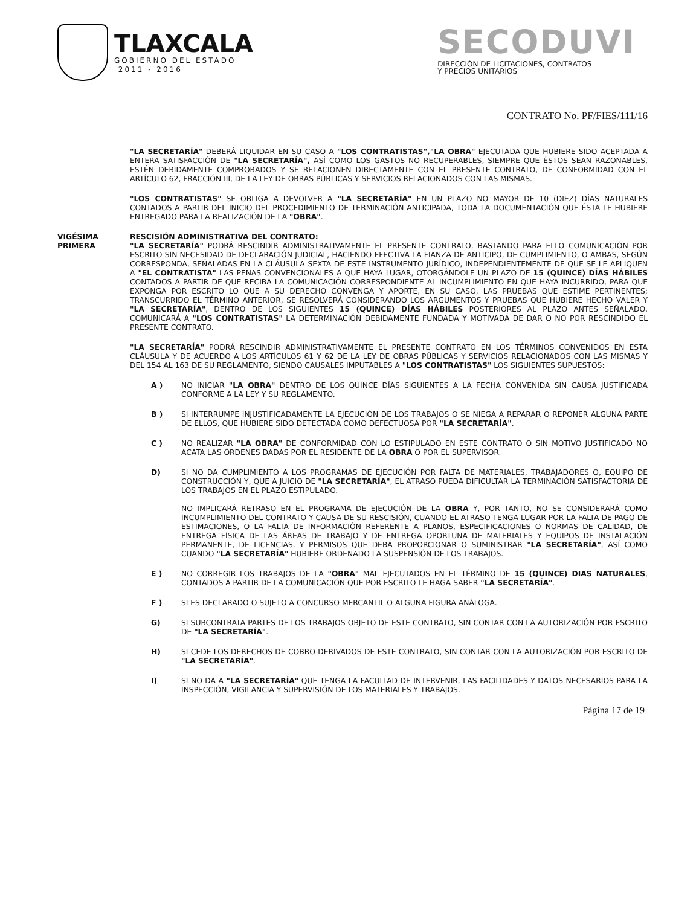TLAXCALA
GOBIERNO DEL ESTADO
2011 - 2016
SECODUVI
DIRECCIÓN DE LICITACIONES, CONTRATOS
Y PRECIOS UNITARIOS
CONTRATO No. PF/FIES/111/16
"LA SECRETARÍA" DEBERÁ LIQUIDAR EN SU CASO A "LOS CONTRATISTAS","LA OBRA" EJECUTADA QUE HUBIERE SIDO ACEPTADA A ENTERA SATISFACCIÓN DE "LA SECRETARÍA", ASÍ COMO LOS GASTOS NO RECUPERABLES, SIEMPRE QUE ÉSTOS SEAN RAZONABLES, ESTÉN DEBIDAMENTE COMPROBADOS Y SE RELACIONEN DIRECTAMENTE CON EL PRESENTE CONTRATO, DE CONFORMIDAD CON EL ARTÍCULO 62, FRACCIÓN III, DE LA LEY DE OBRAS PÚBLICAS Y SERVICIOS RELACIONADOS CON LAS MISMAS.
"LOS CONTRATISTAS" SE OBLIGA A DEVOLVER A "LA SECRETARÍA" EN UN PLAZO NO MAYOR DE 10 (DIEZ) DÍAS NATURALES CONTADOS A PARTIR DEL INICIO DEL PROCEDIMIENTO DE TERMINACIÓN ANTICIPADA, TODA LA DOCUMENTACIÓN QUE ÉSTA LE HUBIERE ENTREGADO PARA LA REALIZACIÓN DE LA "OBRA".
VIGÉSIMA
PRIMERA
RESCISIÓN ADMINISTRATIVA DEL CONTRATO:
"LA SECRETARÍA" PODRÁ RESCINDIR ADMINISTRATIVAMENTE EL PRESENTE CONTRATO, BASTANDO PARA ELLO COMUNICACIÓN POR ESCRITO SIN NECESIDAD DE DECLARACIÓN JUDICIAL, HACIENDO EFECTIVA LA FIANZA DE ANTICIPO, DE CUMPLIMIENTO, O AMBAS, SEGÚN CORRESPONDA, SEÑALADAS EN LA CLÁUSULA SEXTA DE ESTE INSTRUMENTO JURÍDICO, INDEPENDIENTEMENTE DE QUE SE LE APLIQUEN A "EL CONTRATISTA" LAS PENAS CONVENCIONALES A QUE HAYA LUGAR, OTORGÁNDOLE UN PLAZO DE 15 (QUINCE) DÍAS HÁBILES CONTADOS A PARTIR DE QUE RECIBA LA COMUNICACIÓN CORRESPONDIENTE AL INCUMPLIMIENTO EN QUE HAYA INCURRIDO, PARA QUE EXPONGA POR ESCRITO LO QUE A SU DERECHO CONVENGA Y APORTE, EN SU CASO, LAS PRUEBAS QUE ESTIME PERTINENTES; TRANSCURRIDO EL TÉRMINO ANTERIOR, SE RESOLVERÁ CONSIDERANDO LOS ARGUMENTOS Y PRUEBAS QUE HUBIERE HECHO VALER Y "LA SECRETARÍA", DENTRO DE LOS SIGUIENTES 15 (QUINCE) DÍAS HÁBILES POSTERIORES AL PLAZO ANTES SEÑALADO, COMUNICARÁ A "LOS CONTRATISTAS" LA DETERMINACIÓN DEBIDAMENTE FUNDADA Y MOTIVADA DE DAR O NO POR RESCINDIDO EL PRESENTE CONTRATO.
"LA SECRETARÍA" PODRÁ RESCINDIR ADMINISTRATIVAMENTE EL PRESENTE CONTRATO EN LOS TÉRMINOS CONVENIDOS EN ESTA CLÁUSULA Y DE ACUERDO A LOS ARTÍCULOS 61 Y 62 DE LA LEY DE OBRAS PÚBLICAS Y SERVICIOS RELACIONADOS CON LAS MISMAS Y DEL 154 AL 163 DE SU REGLAMENTO, SIENDO CAUSALES IMPUTABLES A "LOS CONTRATISTAS" LOS SIGUIENTES SUPUESTOS:
A ) NO INICIAR "LA OBRA" DENTRO DE LOS QUINCE DÍAS SIGUIENTES A LA FECHA CONVENIDA SIN CAUSA JUSTIFICADA CONFORME A LA LEY Y SU REGLAMENTO.
B ) SI INTERRUMPE INJUSTIFICADAMENTE LA EJECUCIÓN DE LOS TRABAJOS O SE NIEGA A REPARAR O REPONER ALGUNA PARTE DE ELLOS, QUE HUBIERE SIDO DETECTADA COMO DEFECTUOSA POR "LA SECRETARÍA".
C ) NO REALIZAR "LA OBRA" DE CONFORMIDAD CON LO ESTIPULADO EN ESTE CONTRATO O SIN MOTIVO JUSTIFICADO NO ACATA LAS ÓRDENES DADAS POR EL RESIDENTE DE LA OBRA O POR EL SUPERVISOR.
D) SI NO DA CUMPLIMIENTO A LOS PROGRAMAS DE EJECUCIÓN POR FALTA DE MATERIALES, TRABAJADORES O, EQUIPO DE CONSTRUCCIÓN Y, QUE A JUICIO DE "LA SECRETARÍA", EL ATRASO PUEDA DIFICULTAR LA TERMINACIÓN SATISFACTORIA DE LOS TRABAJOS EN EL PLAZO ESTIPULADO.
NO IMPLICARÁ RETRASO EN EL PROGRAMA DE EJECUCIÓN DE LA OBRA Y, POR TANTO, NO SE CONSIDERARÁ COMO INCUMPLIMIENTO DEL CONTRATO Y CAUSA DE SU RESCISIÓN, CUANDO EL ATRASO TENGA LUGAR POR LA FALTA DE PAGO DE ESTIMACIONES, O LA FALTA DE INFORMACIÓN REFERENTE A PLANOS, ESPECIFICACIONES O NORMAS DE CALIDAD, DE ENTREGA FÍSICA DE LAS ÁREAS DE TRABAJO Y DE ENTREGA OPORTUNA DE MATERIALES Y EQUIPOS DE INSTALACIÓN PERMANENTE, DE LICENCIAS, Y PERMISOS QUE DEBA PROPORCIONAR O SUMINISTRAR "LA SECRETARÍA", ASÍ COMO CUANDO "LA SECRETARÍA" HUBIERE ORDENADO LA SUSPENSIÓN DE LOS TRABAJOS.
E ) NO CORREGIR LOS TRABAJOS DE LA "OBRA" MAL EJECUTADOS EN EL TÉRMINO DE 15 (QUINCE) DIAS NATURALES, CONTADOS A PARTIR DE LA COMUNICACIÓN QUE POR ESCRITO LE HAGA SABER "LA SECRETARÍA".
F ) SI ES DECLARADO O SUJETO A CONCURSO MERCANTIL O ALGUNA FIGURA ANÁLOGA.
G) SI SUBCONTRATA PARTES DE LOS TRABAJOS OBJETO DE ESTE CONTRATO, SIN CONTAR CON LA AUTORIZACIÓN POR ESCRITO DE "LA SECRETARÍA".
H) SI CEDE LOS DERECHOS DE COBRO DERIVADOS DE ESTE CONTRATO, SIN CONTAR CON LA AUTORIZACIÓN POR ESCRITO DE "LA SECRETARÍA".
I) SI NO DA A "LA SECRETARÍA" QUE TENGA LA FACULTAD DE INTERVENIR, LAS FACILIDADES Y DATOS NECESARIOS PARA LA INSPECCIÓN, VIGILANCIA Y SUPERVISIÓN DE LOS MATERIALES Y TRABAJOS.
Página 17 de 19